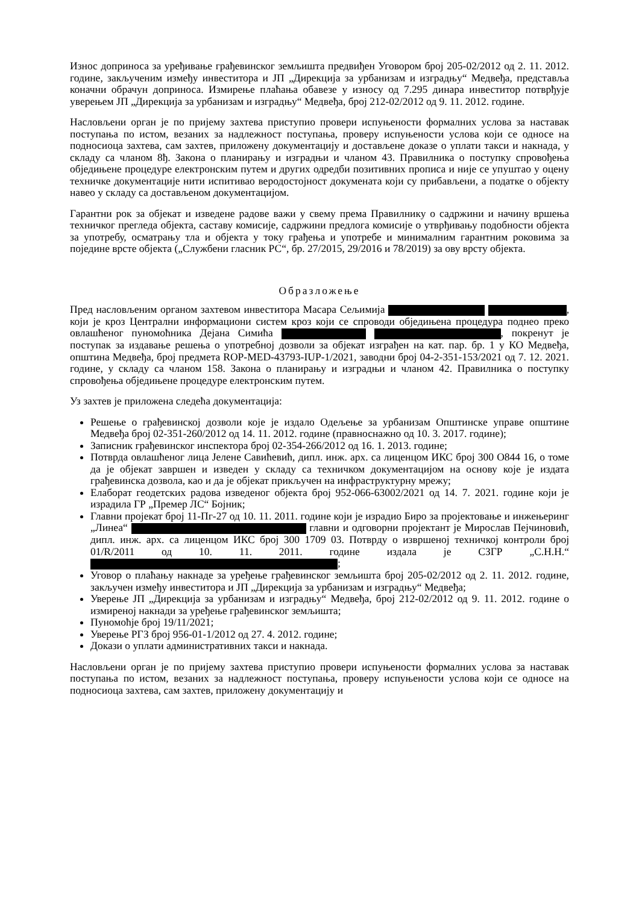Износ доприноса за уређивање грађевинског земљишта предвиђен Уговором број 205-02/2012 од 2. 11. 2012. године, закљученим између инвеститора и ЈП „Дирекција за урбанизам и изградњу“ Медвеђа, представља коначни обрачун доприноса. Измирење плаћања обавезе у износу од 7.295 динара инвеститор потврђује уверењем ЈП „Дирекција за урбанизам и изградњу“ Медвеђа, број 212-02/2012 од 9. 11. 2012. године.
Насловљени орган је по пријему захтева приступио провери испуњености формалних услова за наставак поступања по истом, везаних за надлежност поступања, проверу испуњености услова који се односе на подносиоца захтева, сам захтев, приложену документацију и достављене доказе о уплати такси и накнада, у складу са чланом 8ђ. Закона о планирању и изградњи и чланом 43. Правилника о поступку спровођења обједињене процедуре електронским путем и других одредби позитивних прописа и није се упуштао у оцену техничке документације нити испитивао веродостојност докумената који су прибављени, а податке о објекту навео у складу са достављеном документацијом.
Гарантни рок за објекат и изведене радове важи у свему према Правилнику о садржини и начину вршења техничког прегледа објекта, саставу комисије, садржини предлога комисије о утврђивању подобности објекта за употребу, осматрању тла и објекта у току грађења и употребе и минималним гарантним роковима за поједине врсте објекта („Службени гласник РС“, бр. 27/2015, 29/2016 и 78/2019) за ову врсту објекта.
Образложење
Пред насловљеним органом захтевом инвеститора Масара Сељимија , који је кроз Централни информациони систем кроз који се спроводи обједињена процедура поднео преко овлашћеног пуномоћника Дејана Симића , покренут је поступак за издавање решења о употребној дозволи за објекат изграђен на кат. пар. бр. 1 у КО Медвеђа, општина Медвеђа, број предмета ROP-MED-43793-IUP-1/2021, заводни број 04-2-351-153/2021 од 7. 12. 2021. године, у складу са чланом 158. Закона о планирању и изградњи и чланом 42. Правилника о поступку спровођења обједињене процедуре електронским путем.
Уз захтев је приложена следећа документација:
Решење о грађевинској дозволи које је издало Одељење за урбанизам Општинске управе општине Медвеђа број 02-351-260/2012 од 14. 11. 2012. године (правноснажно од 10. 3. 2017. године);
Записник грађевинског инспектора број 02-354-266/2012 од 16. 1. 2013. године;
Потврда овлашћеног лица Јелене Савићевић, дипл. инж. арх. са лиценцом ИКС број 300 О844 16, о томе да је објекат завршен и изведен у складу са техничком документацијом на основу које је издата грађевинска дозвола, као и да је објекат прикључен на инфраструктурну мрежу;
Елаборат геодетских радова изведеног објекта број 952-066-63002/2021 од 14. 7. 2021. године који је израдила ГР „Премер ЛС“ Бојник;
Главни пројекат број 11-Пг-27 од 10. 11. 2011. године који је израдио Биро за пројектовање и инжењеринг „Линеа“ главни и одговорни пројектант је Мирослав Пејчиновић, дипл. инж. арх. са лиценцом ИКС број 300 1709 03. Потврду о извршеној техничкој контроли број 01/R/2011 од 10. 11. 2011. године издала је СЗГР „С.Н.Н.“ ;
Уговор о плаћању накнаде за уређење грађевинског земљишта број 205-02/2012 од 2. 11. 2012. године, закључен између инвеститора и ЈП „Дирекција за урбанизам и изградњу“ Медвеђа;
Уверење ЈП „Дирекција за урбанизам и изградњу“ Медвеђа, број 212-02/2012 од 9. 11. 2012. године о измиреној накнади за уређење грађевинског земљишта;
Пуномоћје број 19/11/2021;
Уверење РГЗ број 956-01-1/2012 од 27. 4. 2012. године;
Докази о уплати административних такси и накнада.
Насловљени орган је по пријему захтева приступио провери испуњености формалних услова за наставак поступања по истом, везаних за надлежност поступања, проверу испуњености услова који се односе на подносиоца захтева, сам захтев, приложену документацију и